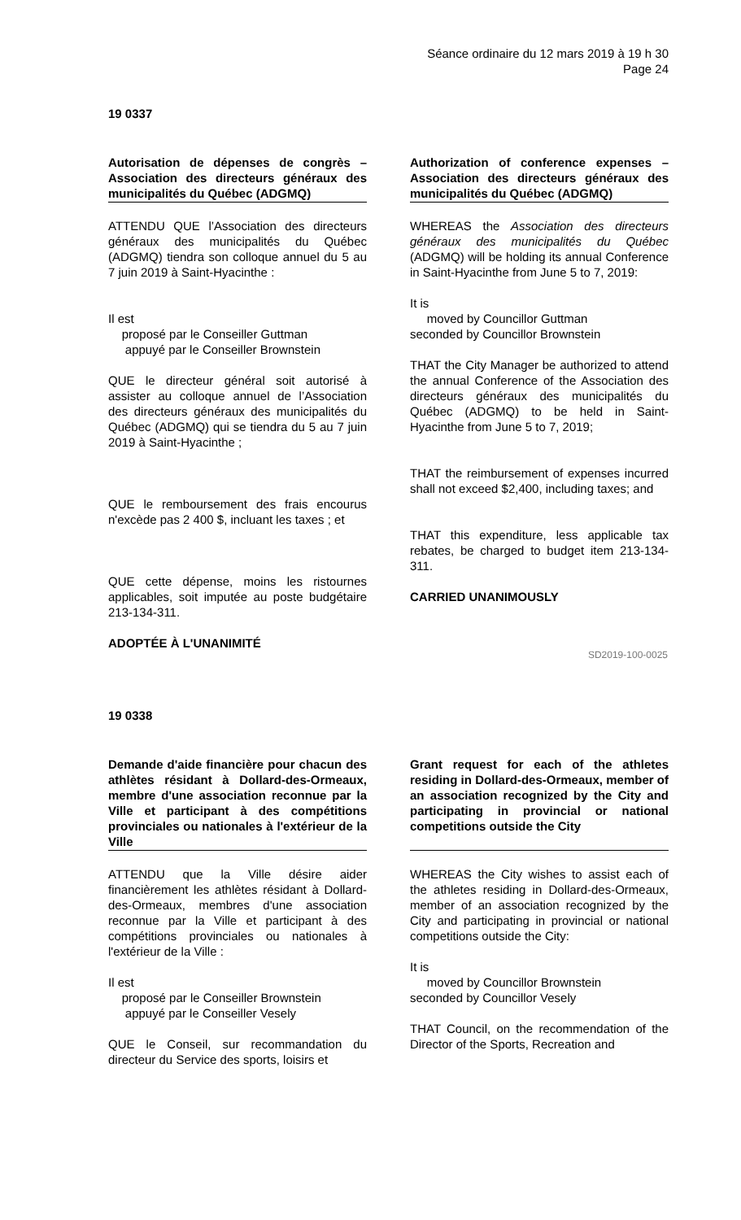Séance ordinaire du 12 mars 2019 à 19 h 30
Page 24
19 0337
Autorisation de dépenses de congrès – Association des directeurs généraux des municipalités du Québec (ADGMQ)
ATTENDU QUE l’Association des directeurs généraux des municipalités du Québec (ADGMQ) tiendra son colloque annuel du 5 au 7 juin 2019 à Saint-Hyacinthe :
Il est
proposé par le Conseiller Guttman
appuyé par le Conseiller Brownstein
QUE le directeur général soit autorisé à assister au colloque annuel de l’Association des directeurs généraux des municipalités du Québec (ADGMQ) qui se tiendra du 5 au 7 juin 2019 à Saint-Hyacinthe ;
QUE le remboursement des frais encourus n'excède pas 2 400 $, incluant les taxes ; et
QUE cette dépense, moins les ristournes applicables, soit imputée au poste budgétaire 213-134-311.
ADOPTÉE À L'UNANIMITÉ
Authorization of conference expenses – Association des directeurs généraux des municipalités du Québec (ADGMQ)
WHEREAS the Association des directeurs généraux des municipalités du Québec (ADGMQ) will be holding its annual Conference in Saint-Hyacinthe from June 5 to 7, 2019:
It is
moved by Councillor Guttman
seconded by Councillor Brownstein
THAT the City Manager be authorized to attend the annual Conference of the Association des directeurs généraux des municipalités du Québec (ADGMQ) to be held in Saint-Hyacinthe from June 5 to 7, 2019;
THAT the reimbursement of expenses incurred shall not exceed $2,400, including taxes; and
THAT this expenditure, less applicable tax rebates, be charged to budget item 213-134-311.
CARRIED UNANIMOUSLY
SD2019-100-0025
19 0338
Demande d'aide financière pour chacun des athlètes résidant à Dollard-des-Ormeaux, membre d'une association reconnue par la Ville et participant à des compétitions provinciales ou nationales à l'extérieur de la Ville
ATTENDU que la Ville désire aider financièrement les athlètes résidant à Dollard-des-Ormeaux, membres d'une association reconnue par la Ville et participant à des compétitions provinciales ou nationales à l'extérieur de la Ville :
Il est
proposé par le Conseiller Brownstein
appuyé par le Conseiller Vesely
QUE le Conseil, sur recommandation du directeur du Service des sports, loisirs et
Grant request for each of the athletes residing in Dollard-des-Ormeaux, member of an association recognized by the City and participating in provincial or national competitions outside the City
WHEREAS the City wishes to assist each of the athletes residing in Dollard-des-Ormeaux, member of an association recognized by the City and participating in provincial or national competitions outside the City:
It is
moved by Councillor Brownstein
seconded by Councillor Vesely
THAT Council, on the recommendation of the Director of the Sports, Recreation and